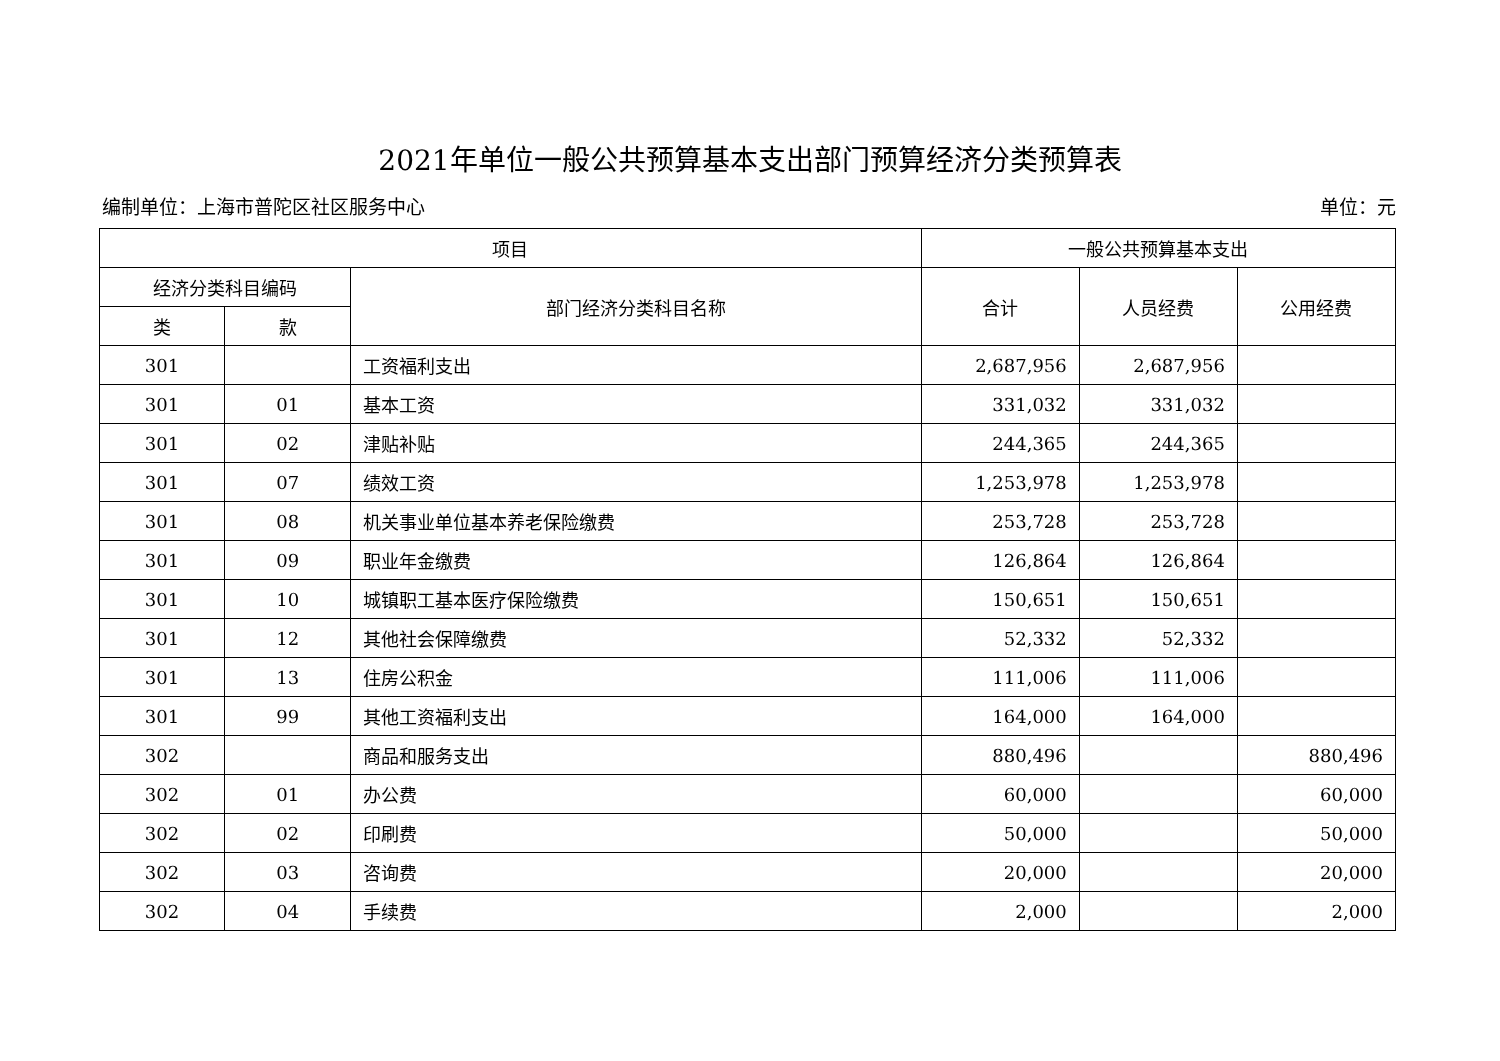2021年单位一般公共预算基本支出部门预算经济分类预算表
编制单位：上海市普陀区社区服务中心 单位：元
| 项目 | | | 一般公共预算基本支出 | | |
| --- | --- | --- | --- | --- | --- |
| 经济分类科目编码 | | 部门经济分类科目名称 | 合计 | 人员经费 | 公用经费 |
| 类 | 款 | | | | |
| 301 | | 工资福利支出 | 2,687,956 | 2,687,956 | |
| 301 | 01 | 基本工资 | 331,032 | 331,032 | |
| 301 | 02 | 津贴补贴 | 244,365 | 244,365 | |
| 301 | 07 | 绩效工资 | 1,253,978 | 1,253,978 | |
| 301 | 08 | 机关事业单位基本养老保险缴费 | 253,728 | 253,728 | |
| 301 | 09 | 职业年金缴费 | 126,864 | 126,864 | |
| 301 | 10 | 城镇职工基本医疗保险缴费 | 150,651 | 150,651 | |
| 301 | 12 | 其他社会保障缴费 | 52,332 | 52,332 | |
| 301 | 13 | 住房公积金 | 111,006 | 111,006 | |
| 301 | 99 | 其他工资福利支出 | 164,000 | 164,000 | |
| 302 | | 商品和服务支出 | 880,496 | | 880,496 |
| 302 | 01 | 办公费 | 60,000 | | 60,000 |
| 302 | 02 | 印刷费 | 50,000 | | 50,000 |
| 302 | 03 | 咨询费 | 20,000 | | 20,000 |
| 302 | 04 | 手续费 | 2,000 | | 2,000 |